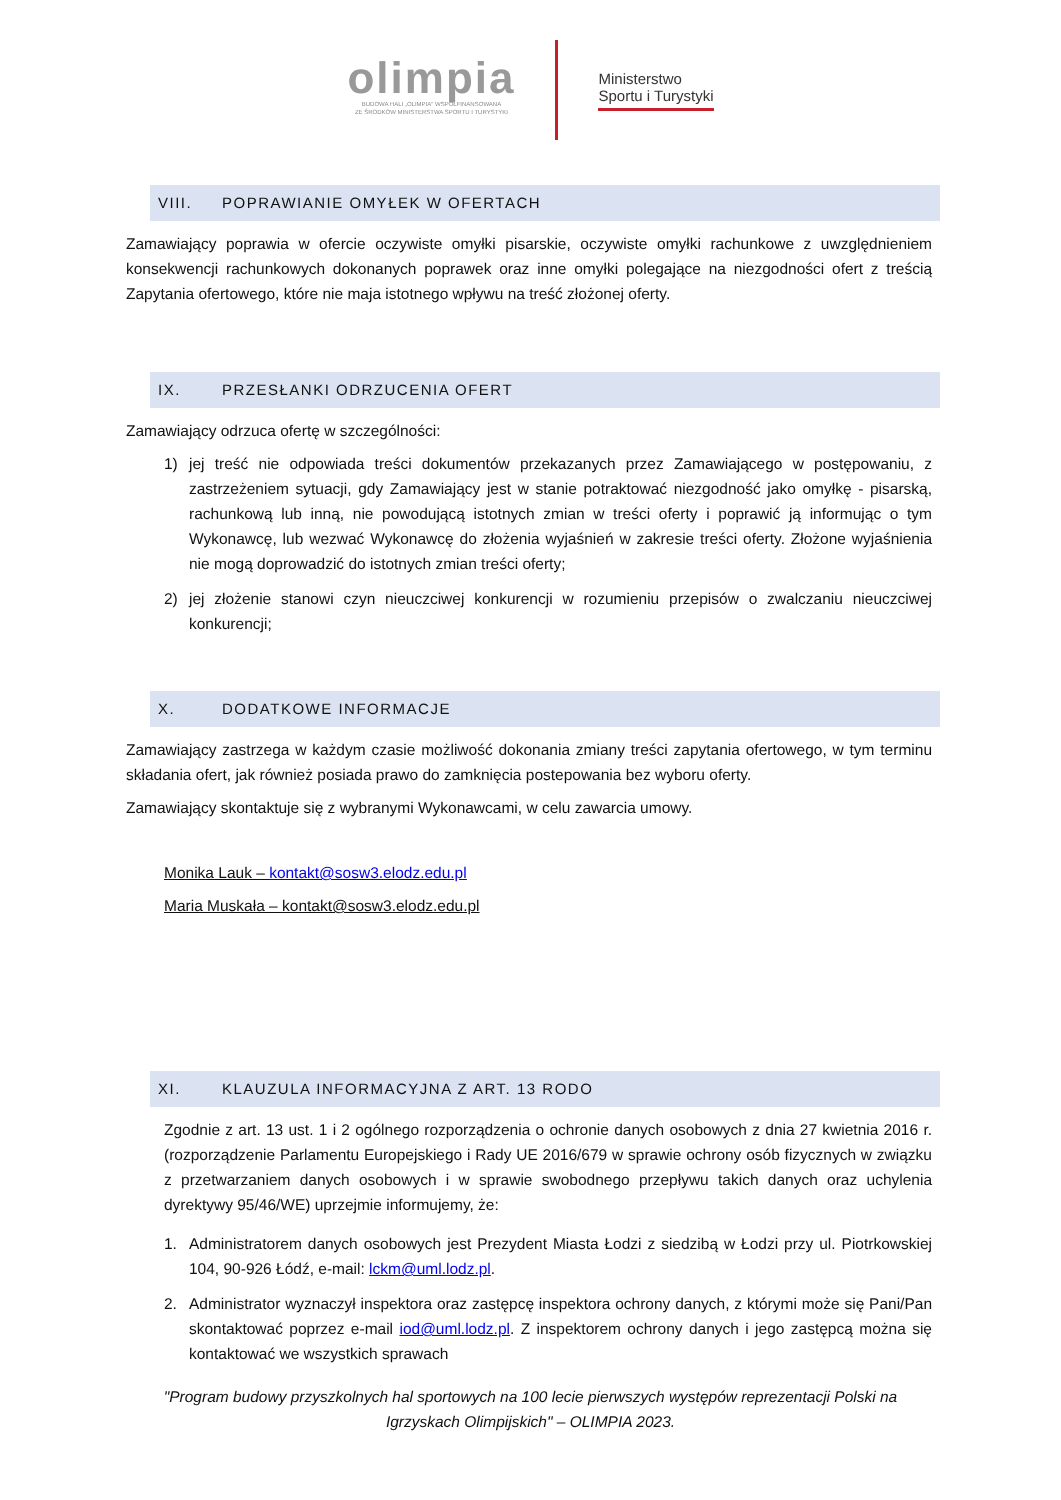olimpia
BUDOWA HALI „OLIMPIA" WSPÓŁFINANSOWANA
ZE ŚRODKÓW MINISTERSTWA SPORTU I TURYSTYKI
Ministerstwo
Sportu i Turystyki
VIII. POPRAWIANIE OMYŁEK W OFERTACH
Zamawiający poprawia w ofercie oczywiste omyłki pisarskie, oczywiste omyłki rachunkowe z uwzględnieniem konsekwencji rachunkowych dokonanych poprawek oraz inne omyłki polegające na niezgodności ofert z treścią Zapytania ofertowego, które nie maja istotnego wpływu na treść złożonej oferty.
IX. PRZESŁANKI ODRZUCENIA OFERT
Zamawiający odrzuca ofertę w szczególności:
1) jej treść nie odpowiada treści dokumentów przekazanych przez Zamawiającego w postępowaniu, z zastrzeżeniem sytuacji, gdy Zamawiający jest w stanie potraktować niezgodność jako omyłkę - pisarską, rachunkową lub inną, nie powodującą istotnych zmian w treści oferty i poprawić ją informując o tym Wykonawcę, lub wezwać Wykonawcę do złożenia wyjaśnień w zakresie treści oferty. Złożone wyjaśnienia nie mogą doprowadzić do istotnych zmian treści oferty;
2) jej złożenie stanowi czyn nieuczciwej konkurencji w rozumieniu przepisów o zwalczaniu nieuczciwej konkurencji;
X. DODATKOWE INFORMACJE
Zamawiający zastrzega w każdym czasie możliwość dokonania zmiany treści zapytania ofertowego, w tym terminu składania ofert, jak również posiada prawo do zamknięcia postepowania bez wyboru oferty.
Zamawiający skontaktuje się z wybranymi Wykonawcami, w celu zawarcia umowy.
Monika Lauk – kontakt@sosw3.elodz.edu.pl
Maria Muskała – kontakt@sosw3.elodz.edu.pl
XI. KLAUZULA INFORMACYJNA Z ART. 13 RODO
Zgodnie z art. 13 ust. 1 i 2 ogólnego rozporządzenia o ochronie danych osobowych z dnia 27 kwietnia 2016 r. (rozporządzenie Parlamentu Europejskiego i Rady UE 2016/679 w sprawie ochrony osób fizycznych w związku z przetwarzaniem danych osobowych i w sprawie swobodnego przepływu takich danych oraz uchylenia dyrektywy 95/46/WE) uprzejmie informujemy, że:
1. Administratorem danych osobowych jest Prezydent Miasta Łodzi z siedzibą w Łodzi przy ul. Piotrkowskiej 104, 90-926 Łódź, e-mail: lckm@uml.lodz.pl.
2. Administrator wyznaczył inspektora oraz zastępcę inspektora ochrony danych, z którymi może się Pani/Pan skontaktować poprzez e-mail iod@uml.lodz.pl. Z inspektorem ochrony danych i jego zastępcą można się kontaktować we wszystkich sprawach
"Program budowy przyszkolnych hal sportowych na 100 lecie pierwszych występów reprezentacji Polski na
Igrzyskach Olimpijskich" – OLIMPIA 2023.